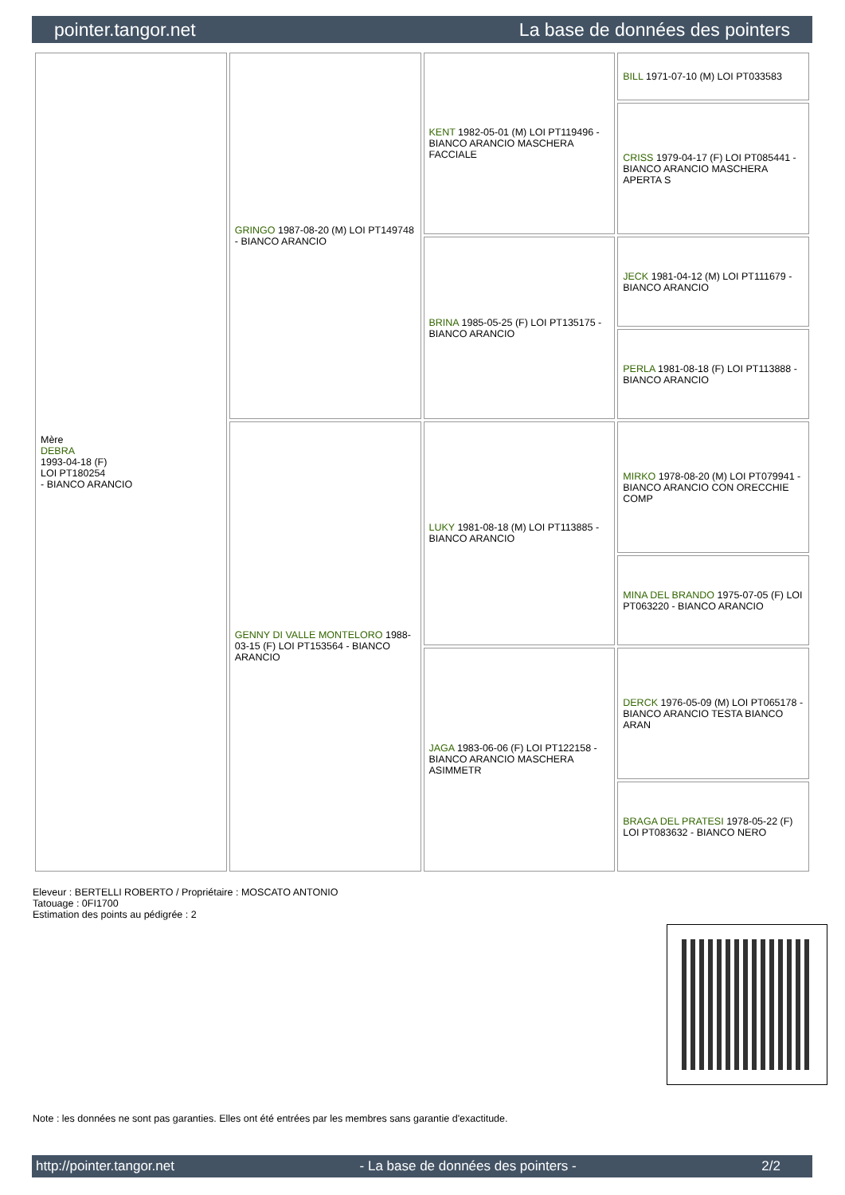pointer.tangor.net La base de données des pointers
| Mère DEBRA 1993-04-18 (F) LOI PT180254 - BIANCO ARANCIO | GRINGO 1987-08-20 (M) LOI PT149748 - BIANCO ARANCIO | KENT 1982-05-01 (M) LOI PT119496 - BIANCO ARANCIO MASCHERA FACCIALE | BILL 1971-07-10 (M) LOI PT033583 |
| | | | CRISS 1979-04-17 (F) LOI PT085441 - BIANCO ARANCIO MASCHERA APERTA S |
| | | BRINA 1985-05-25 (F) LOI PT135175 - BIANCO ARANCIO | JECK 1981-04-12 (M) LOI PT111679 - BIANCO ARANCIO |
| | | | PERLA 1981-08-18 (F) LOI PT113888 - BIANCO ARANCIO |
| | GENNY DI VALLE MONTELORO 1988-03-15 (F) LOI PT153564 - BIANCO ARANCIO | LUKY 1981-08-18 (M) LOI PT113885 - BIANCO ARANCIO | MIRKO 1978-08-20 (M) LOI PT079941 - BIANCO ARANCIO CON ORECCHIE COMP |
| | | | MINA DEL BRANDO 1975-07-05 (F) LOI PT063220 - BIANCO ARANCIO |
| | | JAGA 1983-06-06 (F) LOI PT122158 - BIANCO ARANCIO MASCHERA ASIMMETR | DERCK 1976-05-09 (M) LOI PT065178 - BIANCO ARANCIO TESTA BIANCO ARAN |
| | | | BRAGA DEL PRATESI 1978-05-22 (F) LOI PT083632 - BIANCO NERO |
Eleveur : BERTELLI ROBERTO / Propriétaire : MOSCATO ANTONIO
Tatouage : 0FI1700
Estimation des points au pédigrée : 2
Note : les données ne sont pas garanties. Elles ont été entrées par les membres sans garantie d'exactitude.
http://pointer.tangor.net - La base de données des pointers - 2/2